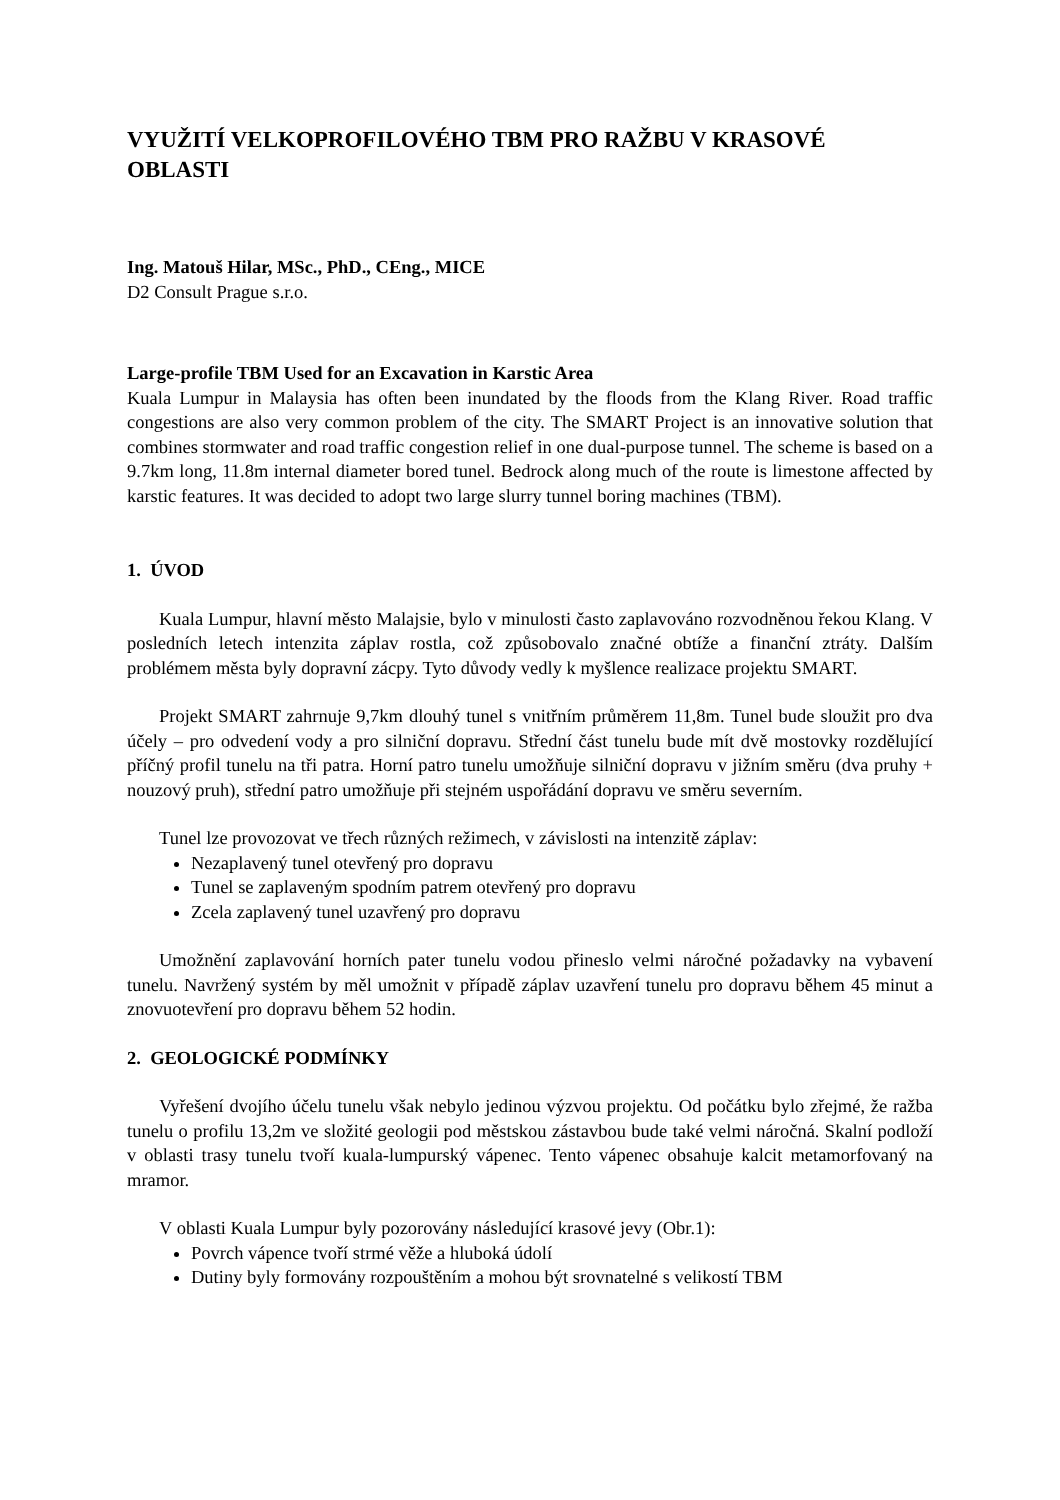VYUŽITÍ VELKOPROFILOVÉHO TBM PRO RAŽBU V KRASOVÉ OBLASTI
Ing. Matouš Hilar, MSc., PhD., CEng., MICE
D2 Consult Prague s.r.o.
Large-profile TBM Used for an Excavation in Karstic Area
Kuala Lumpur in Malaysia has often been inundated by the floods from the Klang River. Road traffic congestions are also very common problem of the city. The SMART Project is an innovative solution that combines stormwater and road traffic congestion relief in one dual-purpose tunnel. The scheme is based on a 9.7km long, 11.8m internal diameter bored tunel. Bedrock along much of the route is limestone affected by karstic features. It was decided to adopt two large slurry tunnel boring machines (TBM).
1. ÚVOD
Kuala Lumpur, hlavní město Malajsie, bylo v minulosti často zaplavováno rozvodněnou řekou Klang. V posledních letech intenzita záplav rostla, což způsobovalo značné obtíže a finanční ztráty. Dalším problémem města byly dopravní zácpy. Tyto důvody vedly k myšlence realizace projektu SMART.
Projekt SMART zahrnuje 9,7km dlouhý tunel s vnitřním průměrem 11,8m. Tunel bude sloužit pro dva účely – pro odvedení vody a pro silniční dopravu. Střední část tunelu bude mít dvě mostovky rozdělující příčný profil tunelu na tři patra. Horní patro tunelu umožňuje silniční dopravu v jižním směru (dva pruhy + nouzový pruh), střední patro umožňuje při stejném uspořádání dopravu ve směru severním.
Tunel lze provozovat ve třech různých režimech, v závislosti na intenzitě záplav:
Nezaplavený tunel otevřený pro dopravu
Tunel se zaplaveným spodním patrem otevřený pro dopravu
Zcela zaplavený tunel uzavřený pro dopravu
Umožnění zaplavování horních pater tunelu vodou přineslo velmi náročné požadavky na vybavení tunelu. Navržený systém by měl umožnit v případě záplav uzavření tunelu pro dopravu během 45 minut a znovuotevření pro dopravu během 52 hodin.
2. GEOLOGICKÉ PODMÍNKY
Vyřešení dvojího účelu tunelu však nebylo jedinou výzvou projektu. Od počátku bylo zřejmé, že ražba tunelu o profilu 13,2m ve složité geologii pod městskou zástavbou bude také velmi náročná. Skalní podloží v oblasti trasy tunelu tvoří kuala-lumpurský vápenec. Tento vápenec obsahuje kalcit metamorfovaný na mramor.
V oblasti Kuala Lumpur byly pozorovány následující krasové jevy (Obr.1):
Povrch vápence tvoří strmé věže a hluboká údolí
Dutiny byly formovány rozpouštěním a mohou být srovnatelné s velikostí TBM